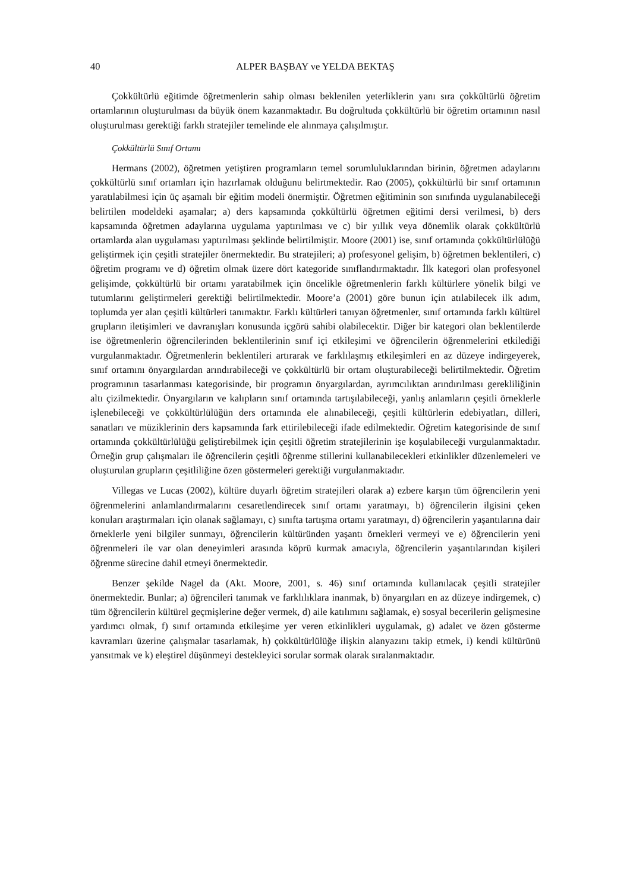40 ALPER BAŞBAY ve YELDA BEKTAŞ
Çokkültürlü eğitimde öğretmenlerin sahip olması beklenilen yeterliklerin yanı sıra çokkültürlü öğretim ortamlarının oluşturulması da büyük önem kazanmaktadır. Bu doğrultuda çokkültürlü bir öğretim ortamının nasıl oluşturulması gerektiği farklı stratejiler temelinde ele alınmaya çalışılmıştır.
Çokkültürlü Sınıf Ortamı
Hermans (2002), öğretmen yetiştiren programların temel sorumluluklarından birinin, öğretmen adaylarını çokkültürlü sınıf ortamları için hazırlamak olduğunu belirtmektedir. Rao (2005), çokkültürlü bir sınıf ortamının yaratılabilmesi için üç aşamalı bir eğitim modeli önermiştir. Öğretmen eğitiminin son sınıfında uygulanabileceği belirtilen modeldeki aşamalar; a) ders kapsamında çokkültürlü öğretmen eğitimi dersi verilmesi, b) ders kapsamında öğretmen adaylarına uygulama yaptırılması ve c) bir yıllık veya dönemlik olarak çokkültürlü ortamlarda alan uygulaması yaptırılması şeklinde belirtilmiştir. Moore (2001) ise, sınıf ortamında çokkültürlülüğü geliştirmek için çeşitli stratejiler önermektedir. Bu stratejileri; a) profesyonel gelişim, b) öğretmen beklentileri, c) öğretim programı ve d) öğretim olmak üzere dört kategoride sınıflandırmaktadır. İlk kategori olan profesyonel gelişimde, çokkültürlü bir ortamı yaratabilmek için öncelikle öğretmenlerin farklı kültürlere yönelik bilgi ve tutumlarını geliştirmeleri gerektiği belirtilmektedir. Moore’a (2001) göre bunun için atılabilecek ilk adım, toplumda yer alan çeşitli kültürleri tanımaktır. Farklı kültürleri tanıyan öğretmenler, sınıf ortamında farklı kültürel grupların iletişimleri ve davranışları konusunda içgörü sahibi olabilecektir. Diğer bir kategori olan beklentilerde ise öğretmenlerin öğrencilerinden beklentilerinin sınıf içi etkileşimi ve öğrencilerin öğrenmelerini etkilediği vurgulanmaktadır. Öğretmenlerin beklentileri artırarak ve farklılaşmış etkileşimleri en az düzeye indirgeyerek, sınıf ortamını önyargılardan arındırabileceği ve çokkültürlü bir ortam oluşturabileceği belirtilmektedir. Öğretim programının tasarlanması kategorisinde, bir programın önyargılardan, ayrımcılıktan arındırılması gerekliliğinin altı çizilmektedir. Önyargıların ve kalıpların sınıf ortamında tartışılabileceği, yanlış anlamların çeşitli örneklerle işlenebileceği ve çokkültürlülüğün ders ortamında ele alınabileceği, çeşitli kültürlerin edebiyatları, dilleri, sanatları ve müziklerinin ders kapsamında fark ettirilebileceği ifade edilmektedir. Öğretim kategorisinde de sınıf ortamında çokkültürlülüğü geliştirebilmek için çeşitli öğretim stratejilerinin işe koşulabileceği vurgulanmaktadır. Örneğin grup çalışmaları ile öğrencilerin çeşitli öğrenme stillerini kullanabilecekleri etkinlikler düzenlemeleri ve oluşturulan grupların çeşitliliğine özen göstermeleri gerektiği vurgulanmaktadır.
Villegas ve Lucas (2002), kültüre duyarlı öğretim stratejileri olarak a) ezbere karşın tüm öğrencilerin yeni öğrenmelerini anlamlandırmalarını cesaretlendirecek sınıf ortamı yaratmayı, b) öğrencilerin ilgisini çeken konuları araştırmaları için olanak sağlamayı, c) sınıfta tartışma ortamı yaratmayı, d) öğrencilerin yaşantılarına dair örneklerle yeni bilgiler sunmayı, öğrencilerin kültüründen yaşantı örnekleri vermeyi ve e) öğrencilerin yeni öğrenmeleri ile var olan deneyimleri arasında köprü kurmak amacıyla, öğrencilerin yaşantılarından kişileri öğrenme sürecine dahil etmeyi önermektedir.
Benzer şekilde Nagel da (Akt. Moore, 2001, s. 46) sınıf ortamında kullanılacak çeşitli stratejiler önermektedir. Bunlar; a) öğrencileri tanımak ve farklılıklara inanmak, b) önyargıları en az düzeye indirgemek, c) tüm öğrencilerin kültürel geçmişlerine değer vermek, d) aile katılımını sağlamak, e) sosyal becerilerin gelişmesine yardımcı olmak, f) sınıf ortamında etkileşime yer veren etkinlikleri uygulamak, g) adalet ve özen gösterme kavramları üzerine çalışmalar tasarlamak, h) çokkültürlülüğe ilişkin alanyazını takip etmek, i) kendi kültürünü yansıtmak ve k) eleştirel düşünmeyi destekleyici sorular sormak olarak sıralanmaktadır.